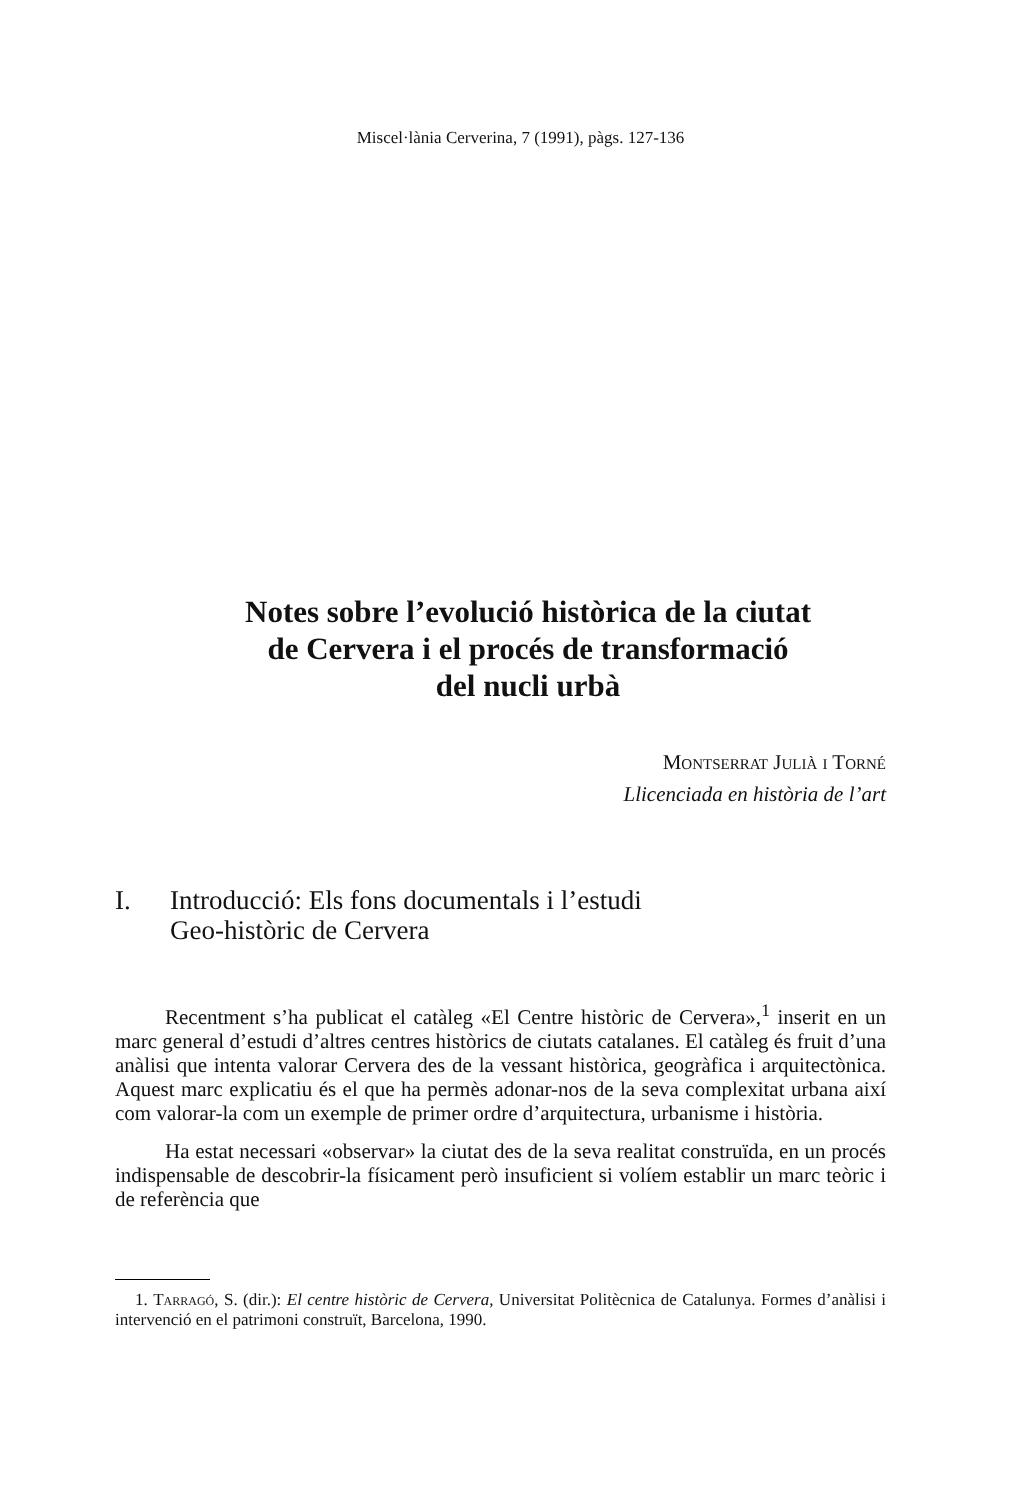Miscel·lània Cerverina, 7 (1991), pàgs. 127-136
Notes sobre l’evolució històrica de la ciutat
de Cervera i el procés de transformació
del nucli urbà
Montserrat Julià i Torné
Llicenciada en història de l’art
I. Introducció: Els fons documentals i l’estudi
Geo-històric de Cervera
Recentment s’ha publicat el catàleg «El Centre històric de Cervera»,<sup>1</sup> inserit en un marc general d’estudi d’altres centres històrics de ciutats catalanes. El catàleg és fruit d’una anàlisi que intenta valorar Cervera des de la vessant històrica, geogràfica i arquitectònica. Aquest marc explicatiu és el que ha permès adonar-nos de la seva complexitat urbana així com valorar-la com un exemple de primer ordre d’arquitectura, urbanisme i història.
Ha estat necessari «observar» la ciutat des de la seva realitat construïda, en un procés indispensable de descobrir-la físicament però insuficient si volíem establir un marc teòric i de referència que
1. Tarragó, S. (dir.): El centre històric de Cervera, Universitat Politècnica de Catalunya. Formes d’anàlisi i intervenció en el patrimoni construït, Barcelona, 1990.